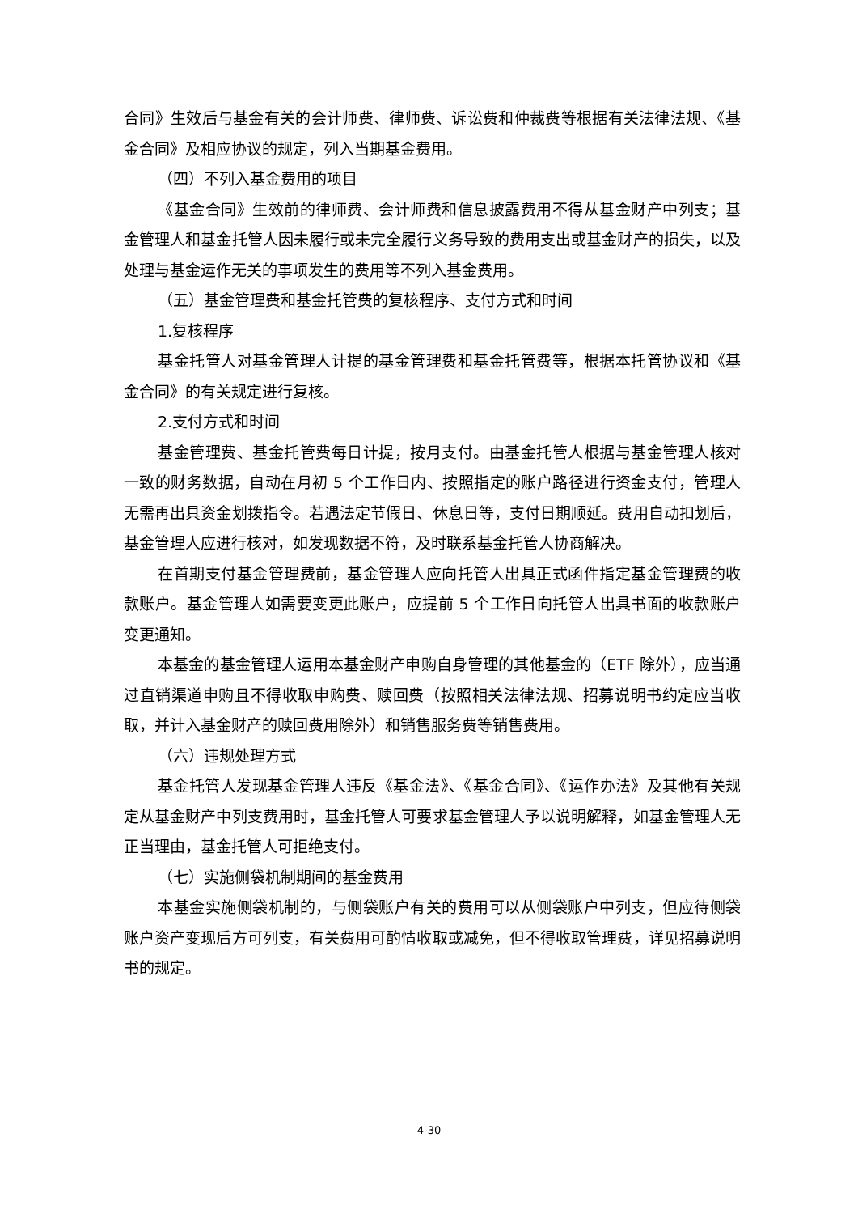合同》生效后与基金有关的会计师费、律师费、诉讼费和仲裁费等根据有关法律法规、《基金合同》及相应协议的规定，列入当期基金费用。
（四）不列入基金费用的项目
《基金合同》生效前的律师费、会计师费和信息披露费用不得从基金财产中列支；基金管理人和基金托管人因未履行或未完全履行义务导致的费用支出或基金财产的损失，以及处理与基金运作无关的事项发生的费用等不列入基金费用。
（五）基金管理费和基金托管费的复核程序、支付方式和时间
1.复核程序
基金托管人对基金管理人计提的基金管理费和基金托管费等，根据本托管协议和《基金合同》的有关规定进行复核。
2.支付方式和时间
基金管理费、基金托管费每日计提，按月支付。由基金托管人根据与基金管理人核对一致的财务数据，自动在月初 5 个工作日内、按照指定的账户路径进行资金支付，管理人无需再出具资金划拨指令。若遇法定节假日、休息日等，支付日期顺延。费用自动扣划后，基金管理人应进行核对，如发现数据不符，及时联系基金托管人协商解决。
在首期支付基金管理费前，基金管理人应向托管人出具正式函件指定基金管理费的收款账户。基金管理人如需要变更此账户，应提前 5 个工作日向托管人出具书面的收款账户变更通知。
本基金的基金管理人运用本基金财产申购自身管理的其他基金的（ETF 除外），应当通过直销渠道申购且不得收取申购费、赎回费（按照相关法律法规、招募说明书约定应当收取，并计入基金财产的赎回费用除外）和销售服务费等销售费用。
（六）违规处理方式
基金托管人发现基金管理人违反《基金法》、《基金合同》、《运作办法》及其他有关规定从基金财产中列支费用时，基金托管人可要求基金管理人予以说明解释，如基金管理人无正当理由，基金托管人可拒绝支付。
（七）实施侧袋机制期间的基金费用
本基金实施侧袋机制的，与侧袋账户有关的费用可以从侧袋账户中列支，但应待侧袋账户资产变现后方可列支，有关费用可酌情收取或减免，但不得收取管理费，详见招募说明书的规定。
4-30